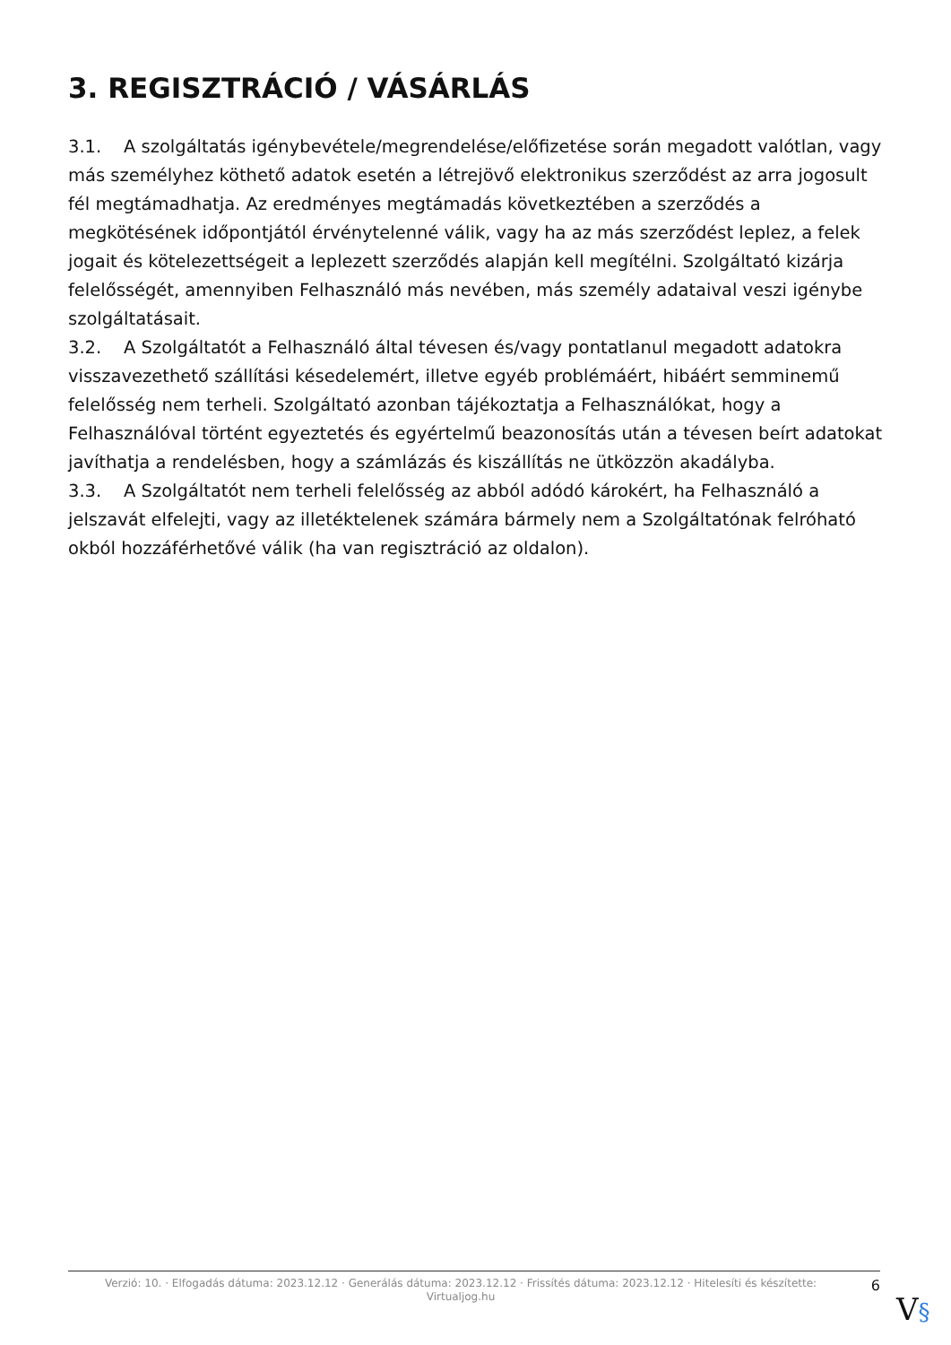3. REGISZTRÁCIÓ / VÁSÁRLÁS
3.1. A szolgáltatás igénybevétele/megrendelése/előfizetése során megadott valótlan, vagy más személyhez köthető adatok esetén a létrejövő elektronikus szerződést az arra jogosult fél megtámadhatja. Az eredményes megtámadás következtében a szerződés a megkötésének időpontjától érvénytelenné válik, vagy ha az más szerződést leplez, a felek jogait és kötelezettségeit a leplezett szerződés alapján kell megítélni. Szolgáltató kizárja felelősségét, amennyiben Felhasználó más nevében, más személy adataival veszi igénybe szolgáltatásait.
3.2. A Szolgáltatót a Felhasználó által tévesen és/vagy pontatlanul megadott adatokra visszavezethető szállítási késedelemért, illetve egyéb problémáért, hibáért semminemű felelősség nem terheli. Szolgáltató azonban tájékoztatja a Felhasználókat, hogy a Felhasználóval történt egyeztetés és egyértelmű beazonosítás után a tévesen beírt adatokat javíthatja a rendelésben, hogy a számlázás és kiszállítás ne ütközzön akadályba.
3.3. A Szolgáltatót nem terheli felelősség az abból adódó károkért, ha Felhasználó a jelszavát elfelejti, vagy az illetéktelenek számára bármely nem a Szolgáltatónak felróható okból hozzáférhetővé válik (ha van regisztráció az oldalon).
Verzió: 10. · Elfogadás dátuma: 2023.12.12 · Generálás dátuma: 2023.12.12 · Frissítés dátuma: 2023.12.12 · Hitelesíti és készítette:
Virtualjog.hu
6
V§